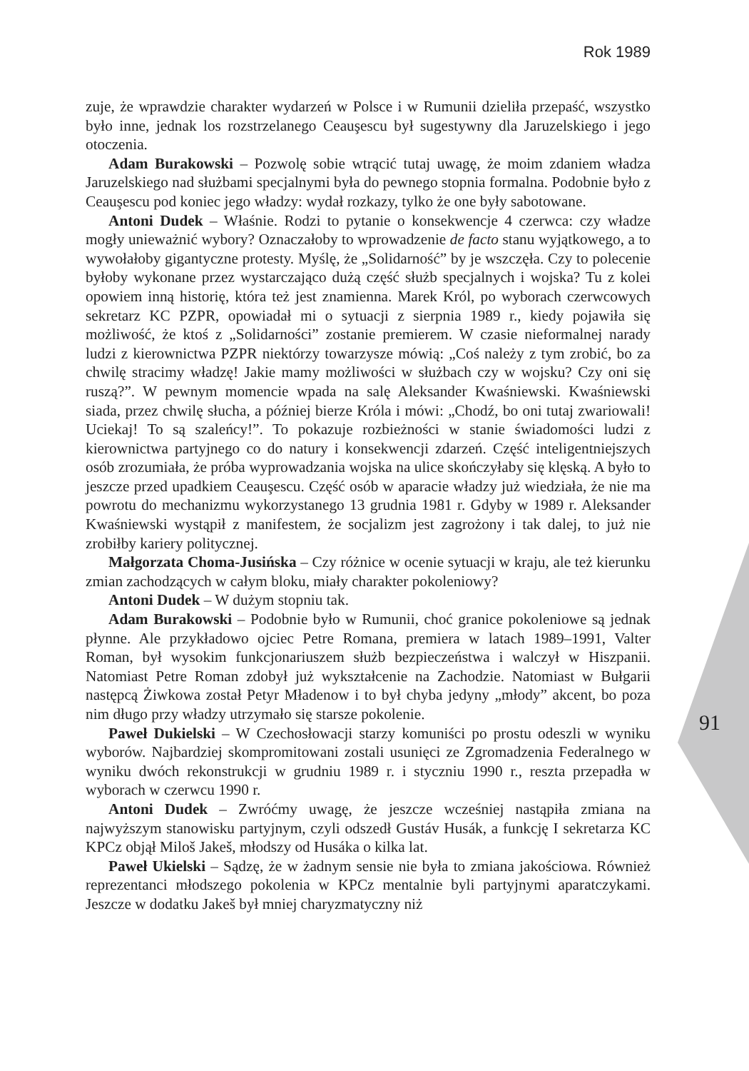Rok 1989
91
zuje, że wprawdzie charakter wydarzeń w Polsce i w Rumunii dzieliła przepaść, wszystko było inne, jednak los rozstrzelanego Ceauşescu był sugestywny dla Jaruzelskiego i jego otoczenia.
Adam Burakowski – Pozwolę sobie wtrącić tutaj uwagę, że moim zdaniem władza Jaruzelskiego nad służbami specjalnymi była do pewnego stopnia formalna. Podobnie było z Ceauşescu pod koniec jego władzy: wydał rozkazy, tylko że one były sabotowane.
Antoni Dudek – Właśnie. Rodzi to pytanie o konsekwencje 4 czerwca: czy władze mogły unieważnić wybory? Oznaczałoby to wprowadzenie de facto stanu wyjątkowego, a to wywołałoby gigantyczne protesty. Myślę, że „Solidarność” by je wszczęła. Czy to polecenie byłoby wykonane przez wystarczająco dużą część służb specjalnych i wojska? Tu z kolei opowiem inną historię, która też jest znamienna. Marek Król, po wyborach czerwcowych sekretarz KC PZPR, opowiadał mi o sytuacji z sierpnia 1989 r., kiedy pojawiła się możliwość, że ktoś z „Solidarności” zostanie premierem. W czasie nieformalnej narady ludzi z kierownictwa PZPR niektórzy towarzysze mówią: „Coś należy z tym zrobić, bo za chwilę stracimy władzę! Jakie mamy możliwości w służbach czy w wojsku? Czy oni się ruszą?”. W pewnym momencie wpada na salę Aleksander Kwaśniewski. Kwaśniewski siada, przez chwilę słucha, a później bierze Króla i mówi: „Chodź, bo oni tutaj zwariowali! Uciekaj! To są szaleńcy!”. To pokazuje rozbieżności w stanie świadomości ludzi z kierownictwa partyjnego co do natury i konsekwencji zdarzeń. Część inteligentniejszych osób zrozumiała, że próba wyprowadzania wojska na ulice skończyłaby się klęską. A było to jeszcze przed upadkiem Ceauşescu. Część osób w aparacie władzy już wiedziała, że nie ma powrotu do mechanizmu wykorzystanego 13 grudnia 1981 r. Gdyby w 1989 r. Aleksander Kwaśniewski wystąpił z manifestem, że socjalizm jest zagrożony i tak dalej, to już nie zrobiłby kariery politycznej.
Małgorzata Choma-Jusińska – Czy różnice w ocenie sytuacji w kraju, ale też kierunku zmian zachodzących w całym bloku, miały charakter pokoleniowy?
Antoni Dudek – W dużym stopniu tak.
Adam Burakowski – Podobnie było w Rumunii, choć granice pokoleniowe są jednak płynne. Ale przykładowo ojciec Petre Romana, premiera w latach 1989–1991, Valter Roman, był wysokim funkcjonariuszem służb bezpieczeństwa i walczył w Hiszpanii. Natomiast Petre Roman zdobył już wykształcenie na Zachodzie. Natomiast w Bułgarii następcą Żiwkowa został Petyr Mładenow i to był chyba jedyny „młody” akcent, bo poza nim długo przy władzy utrzymało się starsze pokolenie.
Paweł Dukielski – W Czechosłowacji starzy komuniści po prostu odeszli w wyniku wyborów. Najbardziej skompromitowani zostali usunięci ze Zgromadzenia Federalnego w wyniku dwóch rekonstrukcji w grudniu 1989 r. i styczniu 1990 r., reszta przepadła w wyborach w czerwcu 1990 r.
Antoni Dudek – Zwróćmy uwagę, że jeszcze wcześniej nastąpiła zmiana na najwyższym stanowisku partyjnym, czyli odszedł Gustáv Husák, a funkcję I sekretarza KC KPCz objął Miloš Jakeš, młodszy od Husáka o kilka lat.
Paweł Ukielski – Sądzę, że w żadnym sensie nie była to zmiana jakościowa. Również reprezentanci młodszego pokolenia w KPCz mentalnie byli partyjnymi aparatczykami. Jeszcze w dodatku Jakeš był mniej charyzmatyczny niż